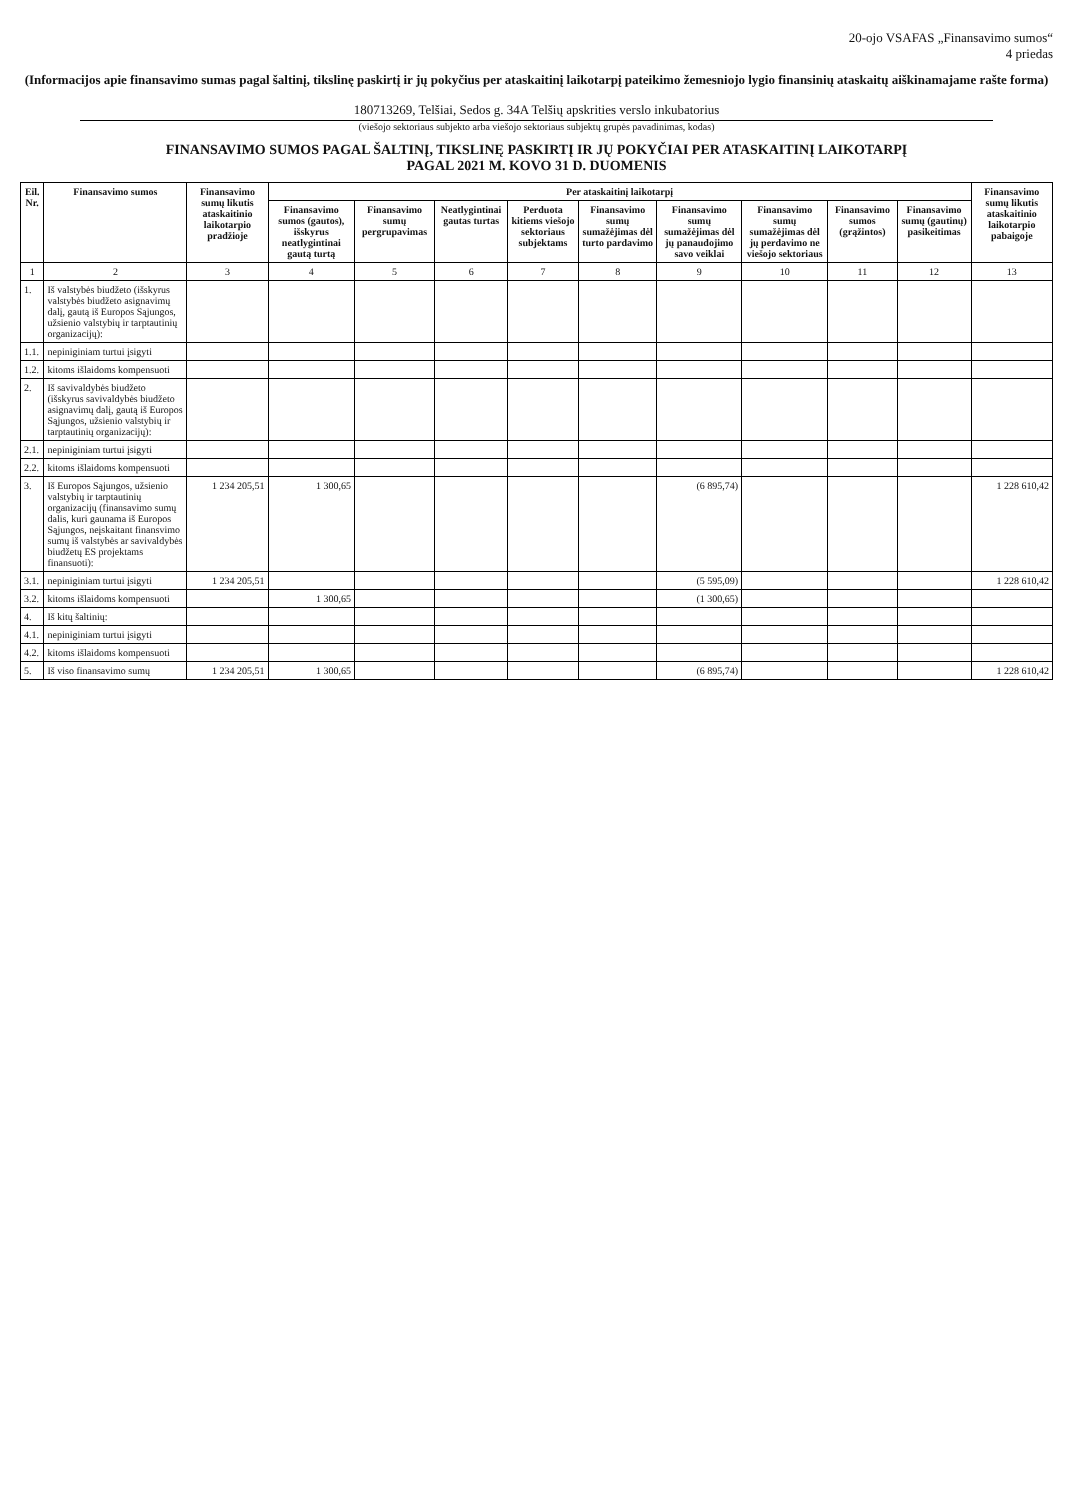20-ojo VSAFAS „Finansavimo sumos“
4 priedas
(Informacijos apie finansavimo sumas pagal šaltinį, tikslinę paskirtį ir jų pokyčius per ataskaitinį laikotarpį pateikimo žemesniojo lygio finansinių ataskaitų aiškinamajame rašte forma)
180713269, Telšiai, Sedos g. 34A Telšių apskrities verslo inkubatorius
(viešojo sektoriaus subjekto arba viešojo sektoriaus subjektų grupės pavadinimas, kodas)
FINANSAVIMO SUMOS PAGAL ŠALTINĮ, TIKSLINĘ PASKIRTĮ IR JŲ POKYČIAI PER ATASKAITINĮ LAIKOTARPĮ
PAGAL 2021 M. KOVO 31 D. DUOMENIS
| Eil. Nr. | Finansavimo sumos | Finansavimo sumų likutis ataskaitinio laikotarpio pradžioje | Per ataskaitinį laikotarpį | | | | | | | | | Finansavimo sumų likutis ataskaitinio laikotarpio pabaigoje |
| --- | --- | --- | --- | --- | --- | --- | --- | --- | --- | --- | --- | --- |
| | | | Finansavimo sumos (gautos), išskyrus neatlygintinai gautą turtą | Finansavimo sumų pergrupavimas | Neatlygintinai gautas turtas | Perduota kitiems viešojo sektoriaus subjektams | Finansavimo sumų sumažėjimas dėl turto pardavimo | Finansavimo sumų sumažėjimas dėl jų panaudojimo savo veiklai | Finansavimo sumų sumažėjimas dėl jų perdavimo ne viešojo sektoriaus | Finansavimo sumos (grąžintos) | Finansavimo sumų (gautinų) pasikeitimas | |
| 1 | 2 | 3 | 4 | 5 | 6 | 7 | 8 | 9 | 10 | 11 | 12 | 13 |
| 1. | Iš valstybės biudžeto (išskyrus valstybės biudžeto asignavimų dalį, gautą iš Europos Sąjungos, užsienio valstybių ir tarptautinių organizacijų): | | | | | | | | | | | |
| 1.1. | nepiniginiam turtui įsigyti | | | | | | | | | | | |
| 1.2. | kitoms išlaidoms kompensuoti | | | | | | | | | | | |
| 2. | Iš savivaldybės biudžeto (išskyrus savivaldybės biudžeto asignavimų dalį, gautą iš Europos Sąjungos, užsienio valstybių ir tarptautinių organizacijų): | | | | | | | | | | | |
| 2.1. | nepiniginiam turtui įsigyti | | | | | | | | | | | |
| 2.2. | kitoms išlaidoms kompensuoti | | | | | | | | | | | |
| 3. | Iš Europos Sąjungos, užsienio valstybių ir tarptautinių organizacijų (finansavimo sumų dalis, kuri gaunama iš Europos Sąjungos, neįskaitant finansvimo sumų iš valstybės ar savivaldybės biudžetų ES projektams finansuoti): | 1 234 205,51 | 1 300,65 | | | | | (6 895,74) | | | | 1 228 610,42 |
| 3.1. | nepiniginiam turtui įsigyti | 1 234 205,51 | | | | | | (5 595,09) | | | | 1 228 610,42 |
| 3.2. | kitoms išlaidoms kompensuoti | | 1 300,65 | | | | | (1 300,65) | | | | |
| 4. | Iš kitų šaltinių: | | | | | | | | | | | |
| 4.1. | nepiniginiam turtui įsigyti | | | | | | | | | | | |
| 4.2. | kitoms išlaidoms kompensuoti | | | | | | | | | | | |
| 5. | Iš viso finansavimo sumų | 1 234 205,51 | 1 300,65 | | | | | (6 895,74) | | | | 1 228 610,42 |